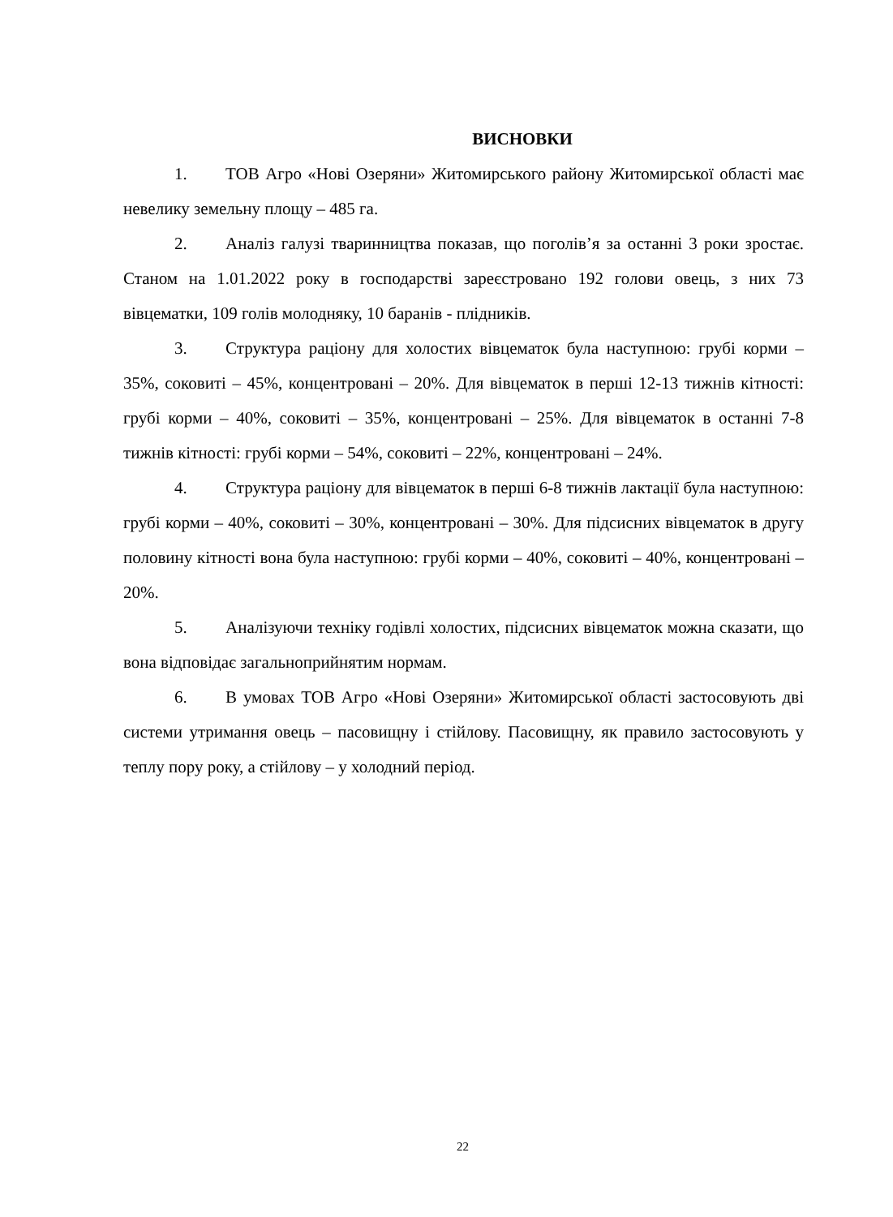ВИСНОВКИ
1. ТОВ Агро «Нові Озеряни» Житомирського району Житомирської області має невелику земельну площу – 485 га.
2. Аналіз галузі тваринництва показав, що поголів’я за останні 3 роки зростає. Станом на 1.01.2022 року в господарстві зареєстровано 192 голови овець, з них 73 вівцематки, 109 голів молодняку, 10 баранів - плідників.
3. Структура раціону для холостих вівцематок була наступною: грубі корми – 35%, соковиті – 45%, концентровані – 20%. Для вівцематок в перші 12-13 тижнів кітності: грубі корми – 40%, соковиті – 35%, концентровані – 25%. Для вівцематок в останні 7-8 тижнів кітності: грубі корми – 54%, соковиті – 22%, концентровані – 24%.
4. Структура раціону для вівцематок в перші 6-8 тижнів лактації була наступною: грубі корми – 40%, соковиті – 30%, концентровані – 30%. Для підсисних вівцематок в другу половину кітності вона була наступною: грубі корми – 40%, соковиті – 40%, концентровані – 20%.
5. Аналізуючи техніку годівлі холостих, підсисних вівцематок можна сказати, що вона відповідає загальноприйнятим нормам.
6. В умовах ТОВ Агро «Нові Озеряни» Житомирської області застосовують дві системи утримання овець – пасовищну і стійлову. Пасовищну, як правило застосовують у теплу пору року, а стійлову – у холодний період.
22